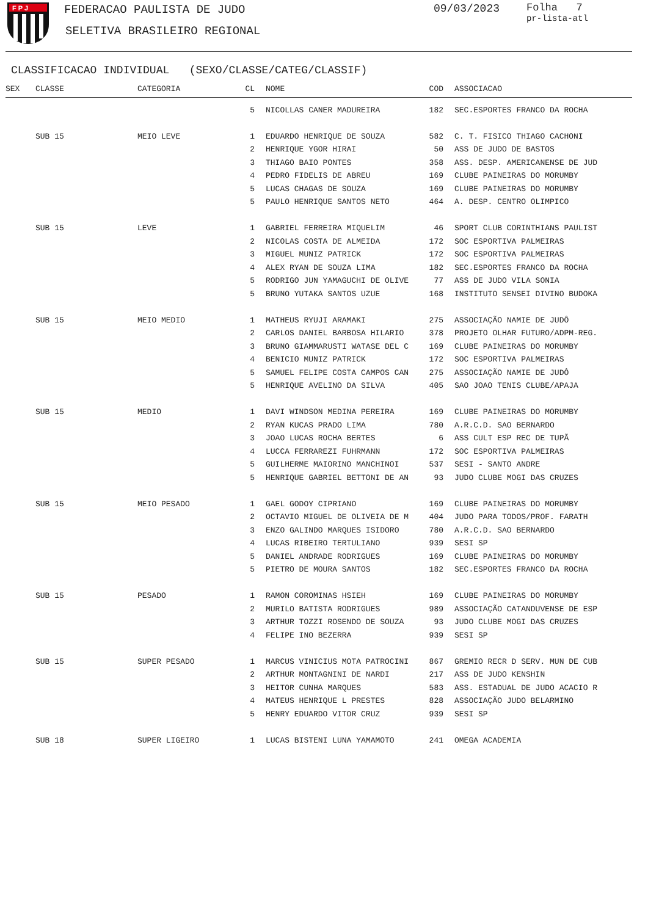F P J
FEDERACAO PAULISTA DE JUDO
SELETIVA BRASILEIRO REGIONAL
09/03/2023
Folha 7
pr-lista-atl
CLASSIFICACAO INDIVIDUAL (SEXO/CLASSE/CATEG/CLASSIF)
| SEX | CLASSE | CATEGORIA | CL | | NOME | COD | | ASSOCIACAO |
| --- | --- | --- | --- | --- | --- | --- | --- | --- |
| | | | 5 | | NICOLLAS CANER MADUREIRA | 182 | | SEC.ESPORTES FRANCO DA ROCHA |
| | SUB 15 | MEIO LEVE | 1 | | EDUARDO HENRIQUE DE SOUZA | 582 | | C. T. FISICO THIAGO CACHONI |
| | | | 2 | | HENRIQUE YGOR HIRAI | 50 | | ASS DE JUDO DE BASTOS |
| | | | 3 | | THIAGO BAIO PONTES | 358 | | ASS. DESP. AMERICANENSE DE JUD |
| | | | 4 | | PEDRO FIDELIS DE ABREU | 169 | | CLUBE PAINEIRAS DO MORUMBY |
| | | | 5 | | LUCAS CHAGAS DE SOUZA | 169 | | CLUBE PAINEIRAS DO MORUMBY |
| | | | 5 | | PAULO HENRIQUE SANTOS NETO | 464 | | A. DESP. CENTRO OLIMPICO |
| | SUB 15 | LEVE | 1 | | GABRIEL FERREIRA MIQUELIM | 46 | | SPORT CLUB CORINTHIANS PAULIST |
| | | | 2 | | NICOLAS COSTA DE ALMEIDA | 172 | | SOC ESPORTIVA PALMEIRAS |
| | | | 3 | | MIGUEL MUNIZ PATRICK | 172 | | SOC ESPORTIVA PALMEIRAS |
| | | | 4 | | ALEX RYAN DE SOUZA LIMA | 182 | | SEC.ESPORTES FRANCO DA ROCHA |
| | | | 5 | | RODRIGO JUN YAMAGUCHI DE OLIVE | 77 | | ASS DE JUDO VILA SONIA |
| | | | 5 | | BRUNO YUTAKA SANTOS UZUE | 168 | | INSTITUTO SENSEI DIVINO BUDOKA |
| | SUB 15 | MEIO MEDIO | 1 | | MATHEUS RYUJI ARAMAKI | 275 | | ASSOCIAÇÃO NAMIE DE JUDÔ |
| | | | 2 | | CARLOS DANIEL BARBOSA HILARIO | 378 | | PROJETO OLHAR FUTURO/ADPM-REG. |
| | | | 3 | | BRUNO GIAMMARUSTI WATASE DEL C | 169 | | CLUBE PAINEIRAS DO MORUMBY |
| | | | 4 | | BENICIO MUNIZ PATRICK | 172 | | SOC ESPORTIVA PALMEIRAS |
| | | | 5 | | SAMUEL FELIPE COSTA CAMPOS CAN | 275 | | ASSOCIAÇÃO NAMIE DE JUDÔ |
| | | | 5 | | HENRIQUE AVELINO DA SILVA | 405 | | SAO JOAO TENIS CLUBE/APAJA |
| | SUB 15 | MEDIO | 1 | | DAVI WINDSON MEDINA PEREIRA | 169 | | CLUBE PAINEIRAS DO MORUMBY |
| | | | 2 | | RYAN KUCAS PRADO LIMA | 780 | | A.R.C.D. SAO BERNARDO |
| | | | 3 | | JOAO LUCAS ROCHA BERTES | 6 | | ASS CULT ESP REC DE TUPÃ |
| | | | 4 | | LUCCA FERRAREZI FUHRMANN | 172 | | SOC ESPORTIVA PALMEIRAS |
| | | | 5 | | GUILHERME MAIORINO MANCHINOI | 537 | | SESI - SANTO ANDRE |
| | | | 5 | | HENRIQUE GABRIEL BETTONI DE AN | 93 | | JUDO CLUBE MOGI DAS CRUZES |
| | SUB 15 | MEIO PESADO | 1 | | GAEL GODOY CIPRIANO | 169 | | CLUBE PAINEIRAS DO MORUMBY |
| | | | 2 | | OCTAVIO MIGUEL DE OLIVEIA DE M | 404 | | JUDO PARA TODOS/PROF. FARATH |
| | | | 3 | | ENZO GALINDO MARQUES ISIDORO | 780 | | A.R.C.D. SAO BERNARDO |
| | | | 4 | | LUCAS RIBEIRO TERTULIANO | 939 | | SESI SP |
| | | | 5 | | DANIEL ANDRADE RODRIGUES | 169 | | CLUBE PAINEIRAS DO MORUMBY |
| | | | 5 | | PIETRO DE MOURA SANTOS | 182 | | SEC.ESPORTES FRANCO DA ROCHA |
| | SUB 15 | PESADO | 1 | | RAMON COROMINAS HSIEH | 169 | | CLUBE PAINEIRAS DO MORUMBY |
| | | | 2 | | MURILO BATISTA RODRIGUES | 989 | | ASSOCIAÇÃO CATANDUVENSE DE ESP |
| | | | 3 | | ARTHUR TOZZI ROSENDO DE SOUZA | 93 | | JUDO CLUBE MOGI DAS CRUZES |
| | | | 4 | | FELIPE INO BEZERRA | 939 | | SESI SP |
| | SUB 15 | SUPER PESADO | 1 | | MARCUS VINICIUS MOTA PATROCINI | 867 | | GREMIO RECR D SERV. MUN DE CUB |
| | | | 2 | | ARTHUR MONTAGNINI DE NARDI | 217 | | ASS DE JUDO KENSHIN |
| | | | 3 | | HEITOR CUNHA MARQUES | 583 | | ASS. ESTADUAL DE JUDO ACACIO R |
| | | | 4 | | MATEUS HENRIQUE L PRESTES | 828 | | ASSOCIAÇÃO JUDO BELARMINO |
| | | | 5 | | HENRY EDUARDO VITOR CRUZ | 939 | | SESI SP |
| | SUB 18 | SUPER LIGEIRO | 1 | | LUCAS BISTENI LUNA YAMAMOTO | 241 | | OMEGA ACADEMIA |